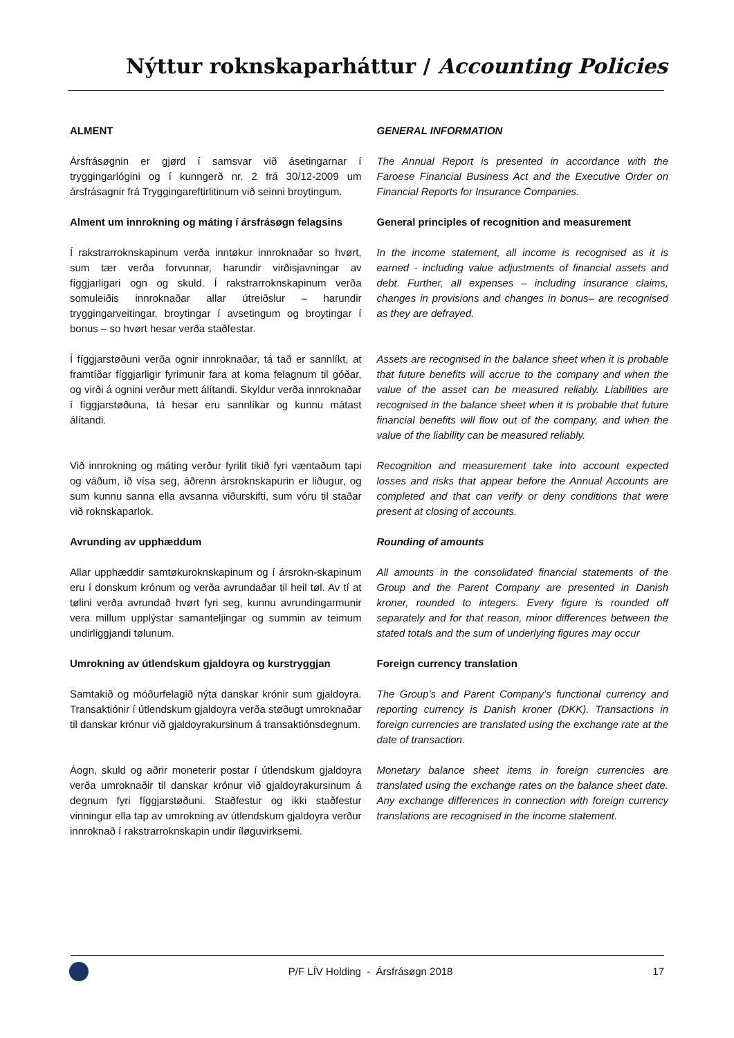Nýttur roknskaparháttur / Accounting Policies
ALMENT GENERAL INFORMATION
Ársfrásøgnin er gjørd í samsvar við ásetingarnar í tryggingarlógini og í kunngerð nr. 2 frá 30/12-2009 um ársfrásagnir frá Tryggingareftirlitinum við seinni broytingum.
The Annual Report is presented in accordance with the Faroese Financial Business Act and the Executive Order on Financial Reports for Insurance Companies.
Alment um innrokning og máting í ársfrásøgn felagsins
General principles of recognition and measurement
Í rakstrarroknskapinum verða inntøkur innroknaðar so hvørt, sum tær verða forvunnar, harundir virðisjavningar av fíggjarligari ogn og skuld. Í rakstrarroknskapinum verða somuleiðis innroknaðar allar útreiðslur – harundir tryggingarveitingar, broytingar í avsetingum og broytingar í bonus – so hvørt hesar verða staðfestar.
In the income statement, all income is recognised as it is earned - including value adjustments of financial assets and debt. Further, all expenses – including insurance claims, changes in provisions and changes in bonus– are recognised as they are defrayed.
Í fíggjarstøðuni verða ognir innroknaðar, tá tað er sannlíkt, at framtíðar fíggjarligir fyrimunir fara at koma felagnum til góðar, og virði á ognini verður mett álítandi. Skyldur verða innroknaðar í fíggjarstøðuna, tá hesar eru sannlíkar og kunnu mátast álítandi.
Assets are recognised in the balance sheet when it is probable that future benefits will accrue to the company and when the value of the asset can be measured reliably. Liabilities are recognised in the balance sheet when it is probable that future financial benefits will flow out of the company, and when the value of the liability can be measured reliably.
Við innrokning og máting verður fyrilit tikið fyri væntaðum tapi og váðum, ið vísa seg, áðrenn ársroknskapurin er liðugur, og sum kunnu sanna ella avsanna viðurskifti, sum vóru til staðar við roknskaparlok.
Recognition and measurement take into account expected losses and risks that appear before the Annual Accounts are completed and that can verify or deny conditions that were present at closing of accounts.
Avrunding av upphæddum Rounding of amounts
Allar upphæddir samtøkuroknskapinum og í ársrokn-skapinum eru í donskum krónum og verða avrundaðar til heil tøl. Av tí at tølini verða avrundað hvørt fyri seg, kunnu avrundingarmunir vera millum upplýstar samanteljingar og summin av teimum undirliggjandi tølunum.
All amounts in the consolidated financial statements of the Group and the Parent Company are presented in Danish kroner, rounded to integers. Every figure is rounded off separately and for that reason, minor differences between the stated totals and the sum of underlying figures may occur
Umrokning av útlendskum gjaldoyra og kurstryggjan
Foreign currency translation
Samtakið og móðurfelagið nýta danskar krónir sum gjaldoyra. Transaktiónir í útlendskum gjaldoyra verða støðugt umroknaðar til danskar krónur við gjaldoyrakursinum á transaktiónsdegnum.
The Group’s and Parent Company’s functional currency and reporting currency is Danish kroner (DKK). Transactions in foreign currencies are translated using the exchange rate at the date of transaction.
Áogn, skuld og aðrir moneterir postar í útlendskum gjaldoyra verða umroknaðir til danskar krónur við gjaldoyrakursinum á degnum fyri fíggjarstøðuni. Staðfestur og ikki staðfestur vinningur ella tap av umrokning av útlendskum gjaldoyra verður innroknað í rakstrarroknskapin undir íløguvirksemi.
Monetary balance sheet items in foreign currencies are translated using the exchange rates on the balance sheet date. Any exchange differences in connection with foreign currency translations are recognised in the income statement.
P/F LÍV Holding - Ársfrásøgn 2018 17